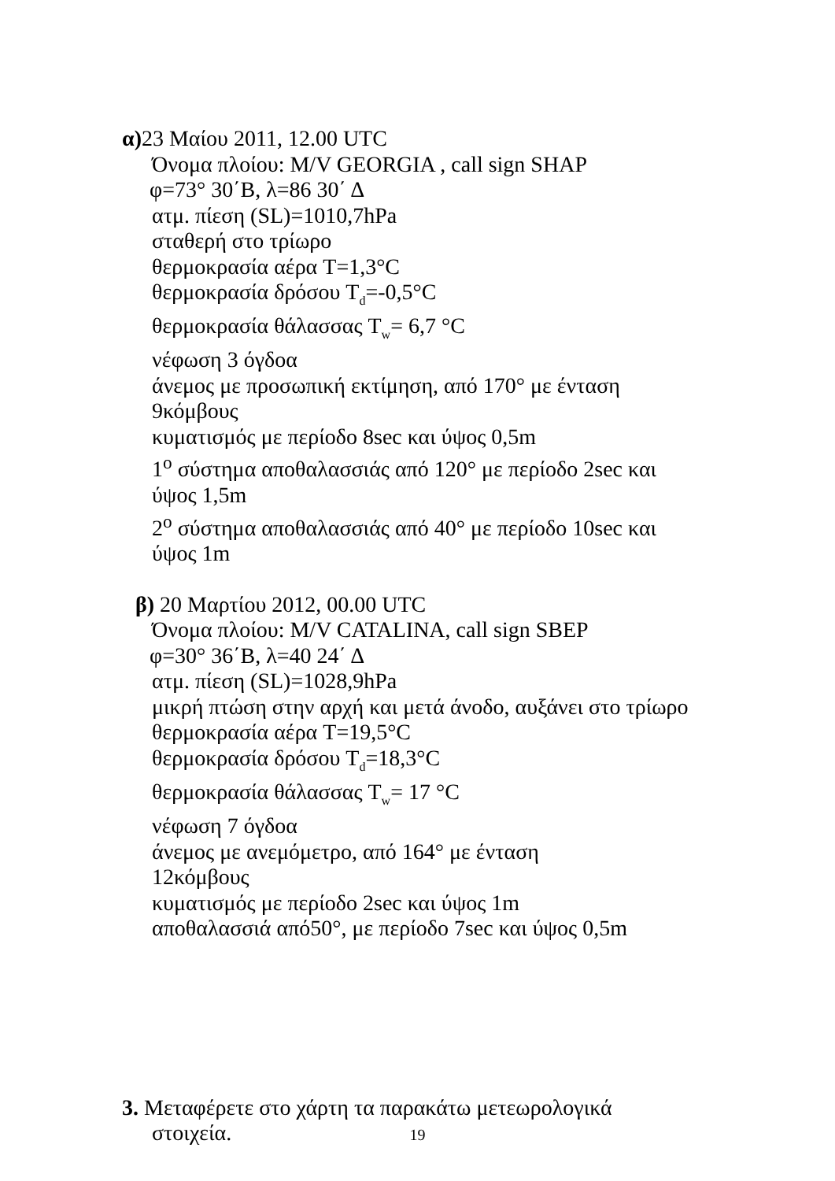α) 23 Μαίου 2011, 12.00 UTC
Όνομα πλοίου: M/V GEORGIA , call sign SHAP
φ=73° 30΄Β, λ=86 30΄ Δ
ατμ. πίεση (SL)=1010,7hPa
σταθερή στο τρίωρο
θερμοκρασία αέρα T=1,3°C
θερμοκρασία δρόσου T<sub>d</sub>=-0,5°C
θερμοκρασία θάλασσας T<sub>w</sub>= 6,7 °C
νέφωση 3 όγδοα
άνεμος με προσωπική εκτίμηση, από 170° με ένταση
9κόμβους
κυματισμός με περίοδο 8sec και ύψος 0,5m
1<sup>ο</sup> σύστημα αποθαλασσιάς από 120° με περίοδο 2sec και
ύψος 1,5m
2<sup>ο</sup> σύστημα αποθαλασσιάς από 40° με περίοδο 10sec και
ύψος 1m
β) 20 Μαρτίου 2012, 00.00 UTC
Όνομα πλοίου: M/V CATALINA, call sign SBEP
φ=30° 36΄Β, λ=40 24΄ Δ
ατμ. πίεση (SL)=1028,9hPa
μικρή πτώση στην αρχή και μετά άνοδο, αυξάνει στο τρίωρο
θερμοκρασία αέρα T=19,5°C
θερμοκρασία δρόσου T<sub>d</sub>=18,3°C
θερμοκρασία θάλασσας T<sub>w</sub>= 17 °C
νέφωση 7 όγδοα
άνεμος με ανεμόμετρο, από 164° με ένταση
12κόμβους
κυματισμός με περίοδο 2sec και ύψος 1m
αποθαλασσιά από50°, με περίοδο 7sec και ύψος 0,5m
3. Μεταφέρετε στο χάρτη τα παρακάτω μετεωρολογικά
στοιχεία.
19